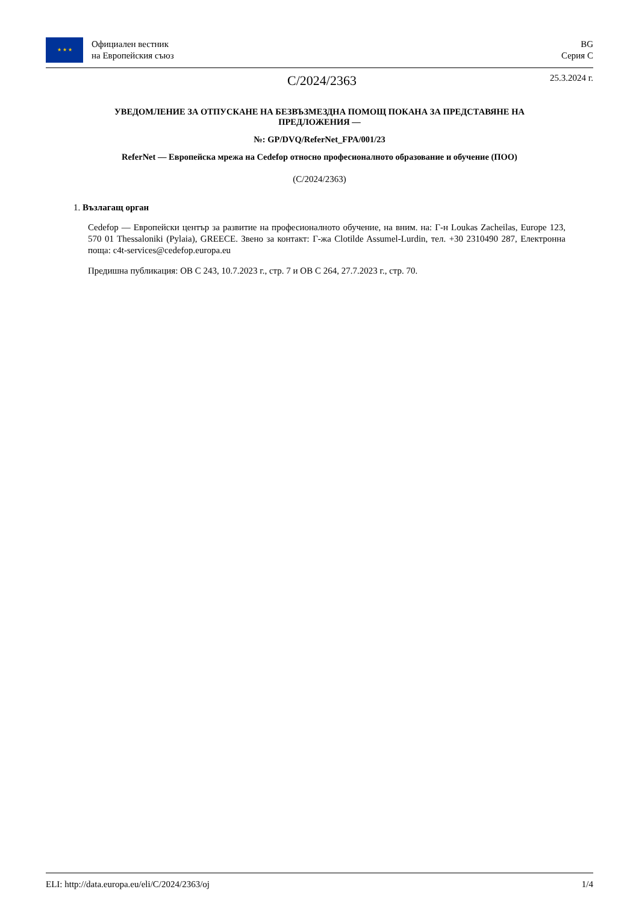★ ★ ★
Официален вестник
на Европейския съюз
BG
Серия C
C/2024/2363
25.3.2024 г.
УВЕДОМЛЕНИЕ ЗА ОТПУСКАНЕ НА БЕЗВЪЗМЕЗДНА ПОМОЩ ПОКАНА ЗА ПРЕДСТАВЯНЕ НА ПРЕДЛОЖЕНИЯ —
№: GP/DVQ/ReferNet_FPA/001/23
ReferNet — Европейска мрежа на Cedefop относно професионалното образование и обучение (ПОО)
(C/2024/2363)
1. Възлагащ орган
Cedefop — Европейски център за развитие на професионалното обучение, на вним. на: Г-н Loukas Zacheilas, Europe 123, 570 01 Thessaloniki (Pylaia), GREECE. Звено за контакт: Г-жа Clotilde Assumel-Lurdin, тел. +30 2310490 287, Електронна поща: c4t-services@cedefop.europa.eu
Предишна публикация: ОВ C 243, 10.7.2023 г., стр. 7 и ОВ C 264, 27.7.2023 г., стр. 70.
ELI: http://data.europa.eu/eli/C/2024/2363/oj 1/4